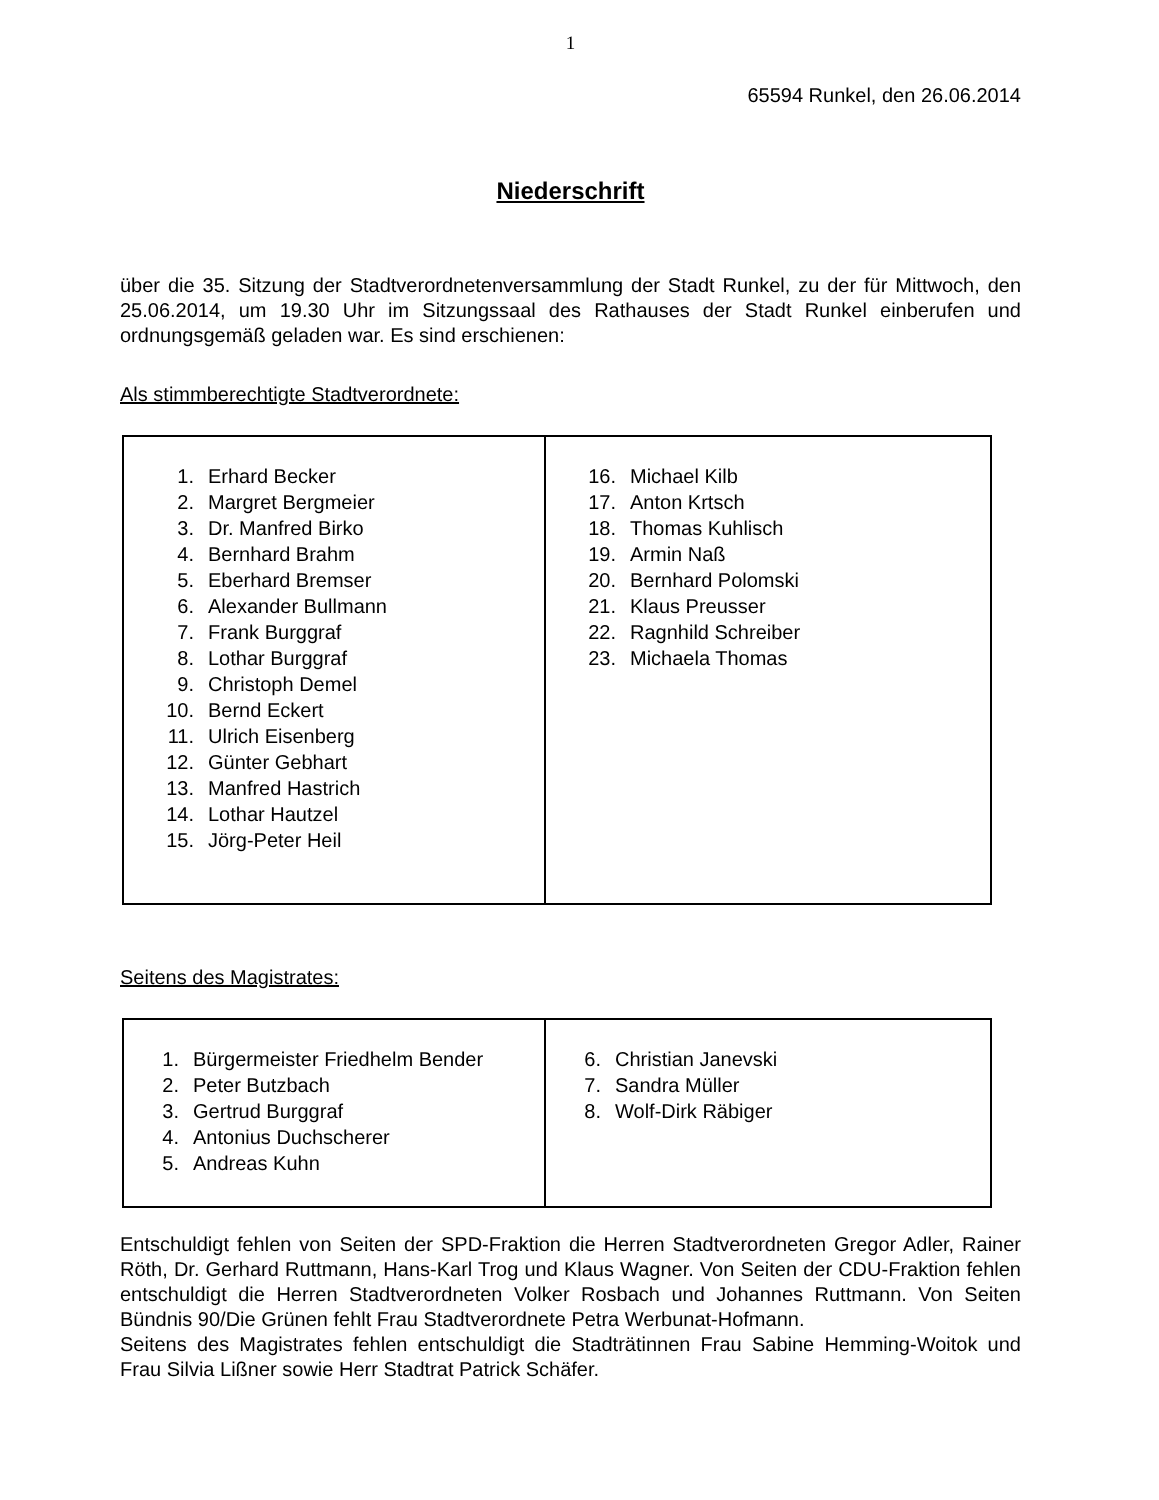1
65594 Runkel, den 26.06.2014
Niederschrift
über die 35. Sitzung der Stadtverordnetenversammlung der Stadt Runkel, zu der für Mittwoch, den 25.06.2014, um 19.30 Uhr im Sitzungssaal des Rathauses der Stadt Runkel einberufen und ordnungsgemäß geladen war. Es sind erschienen:
Als stimmberechtigte Stadtverordnete:
| 1. Erhard Becker 2. Margret Bergmeier 3. Dr. Manfred Birko 4. Bernhard Brahm 5. Eberhard Bremser 6. Alexander Bullmann 7. Frank Burggraf 8. Lothar Burggraf 9. Christoph Demel 10. Bernd Eckert 11. Ulrich Eisenberg 12. Günter Gebhart 13. Manfred Hastrich 14. Lothar Hautzel 15. Jörg-Peter Heil | 16. Michael Kilb 17. Anton Krtsch 18. Thomas Kuhlisch 19. Armin Naß 20. Bernhard Polomski 21. Klaus Preusser 22. Ragnhild Schreiber 23. Michaela Thomas |
Seitens des Magistrates:
| 1. Bürgermeister Friedhelm Bender 2. Peter Butzbach 3. Gertrud Burggraf 4. Antonius Duchscherer 5. Andreas Kuhn | 6. Christian Janevski 7. Sandra Müller 8. Wolf-Dirk Räbiger |
Entschuldigt fehlen von Seiten der SPD-Fraktion die Herren Stadtverordneten Gregor Adler, Rainer Röth, Dr. Gerhard Ruttmann, Hans-Karl Trog und Klaus Wagner. Von Seiten der CDU-Fraktion fehlen entschuldigt die Herren Stadtverordneten Volker Rosbach und Johannes Ruttmann. Von Seiten Bündnis 90/Die Grünen fehlt Frau Stadtverordnete Petra Werbunat-Hofmann.
Seitens des Magistrates fehlen entschuldigt die Stadträtinnen Frau Sabine Hemming-Woitok und Frau Silvia Lißner sowie Herr Stadtrat Patrick Schäfer.